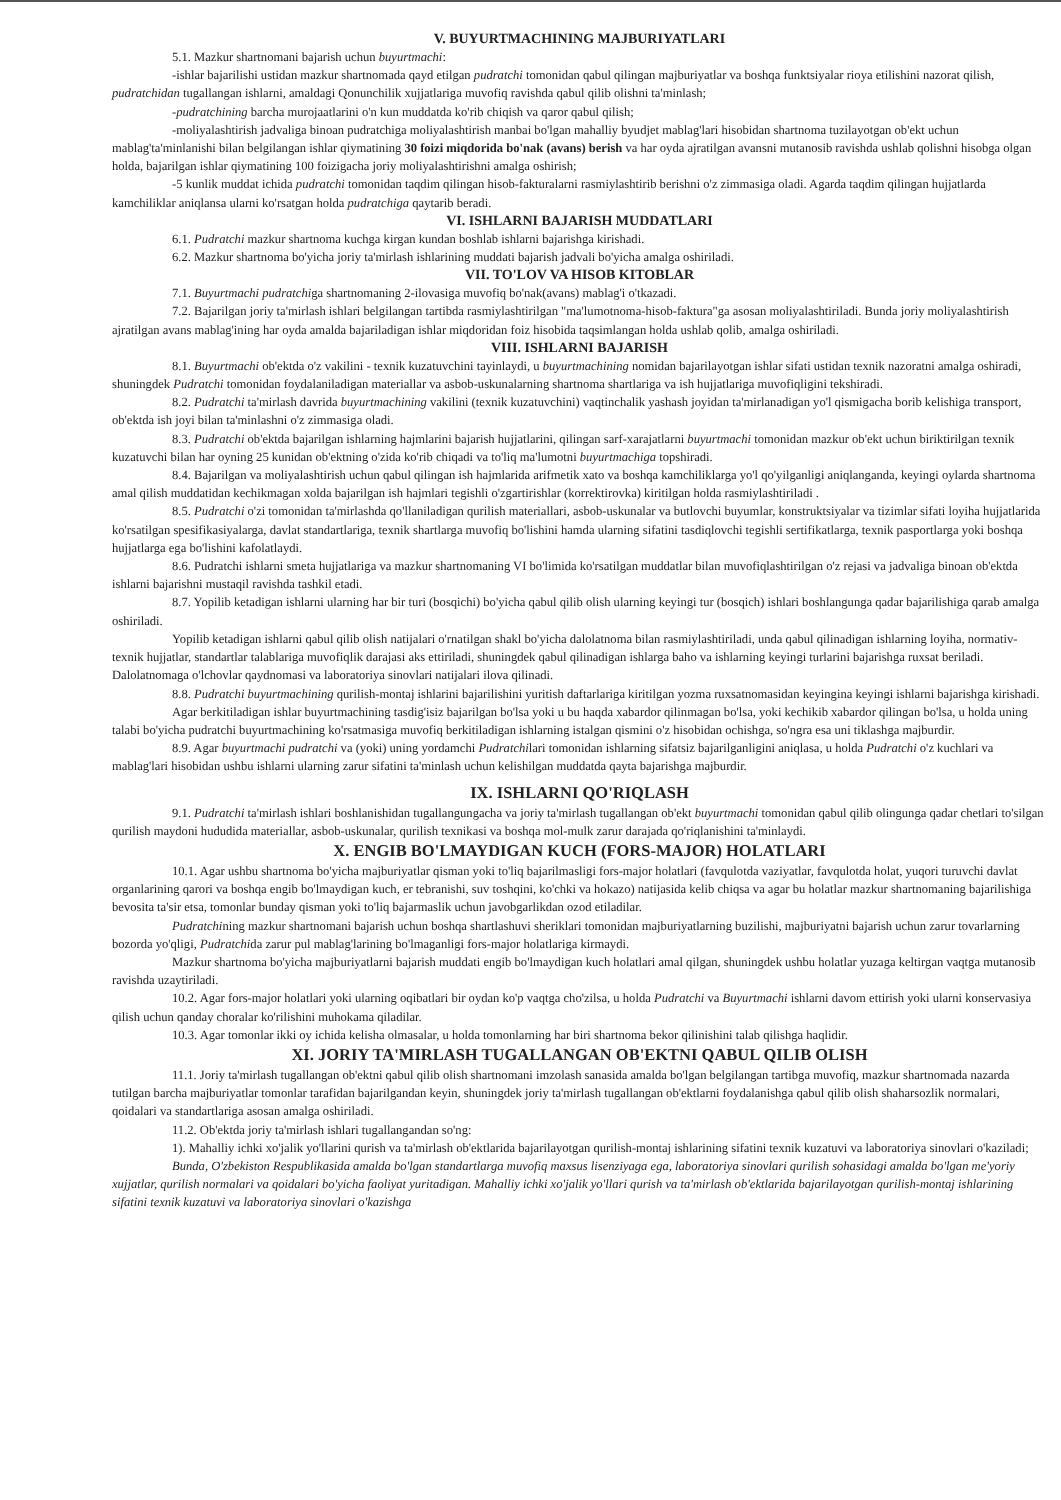V. BUYURTMACHINING MAJBURIYATLARI
5.1. Mazkur shartnomani bajarish uchun buyurtmachi:
-ishlar bajarilishi ustidan mazkur shartnomada qayd etilgan pudratchi tomonidan qabul qilingan majburiyatlar va boshqa funktsiyalar rioya etilishini nazorat qilish, pudratchidan tugallangan ishlarni, amaldagi Qonunchilik xujjatlariga muvofiq ravishda qabul qilib olishni ta'minlash;
-pudratchining barcha murojaatlarini o'n kun muddatda ko'rib chiqish va qaror qabul qilish;
-moliyalashtirish jadvaliga binoan pudratchiga moliyalashtirish manbai bo'lgan mahalliy byudjet mablag'lari hisobidan shartnoma tuzilayotgan ob'ekt uchun mablag'ta'minlanishi bilan belgilangan ishlar qiymatining 30 foizi miqdorida bo'nak (avans) berish va har oyda ajratilgan avansni mutanosib ravishda ushlab qolishni hisobga olgan holda, bajarilgan ishlar qiymatining 100 foizigacha joriy moliyalashtirishni amalga oshirish;
-5 kunlik muddat ichida pudratchi tomonidan taqdim qilingan hisob-fakturalarni rasmiylashtirib berishni o'z zimmasiga oladi. Agarda taqdim qilingan hujjatlarda kamchiliklar aniqlansa ularni ko'rsatgan holda pudratchiga qaytarib beradi.
VI. ISHLARNI BAJARISH MUDDATLARI
6.1. Pudratchi mazkur shartnoma kuchga kirgan kundan boshlab ishlarni bajarishga kirishadi.
6.2. Mazkur shartnoma bo'yicha joriy ta'mirlash ishlarining muddati bajarish jadvali bo'yicha amalga oshiriladi.
VII. TO'LOV VA HISOB KITOBLAR
7.1. Buyurtmachi pudratchiga shartnomaning 2-ilovasiga muvofiq bo'nak(avans) mablag'i o'tkazadi.
7.2. Bajarilgan joriy ta'mirlash ishlari belgilangan tartibda rasmiylashtirilgan "ma'lumotnoma-hisob-faktura"ga asosan moliyalashtiriladi. Bunda joriy moliyalashtirish ajratilgan avans mablag'ining har oyda amalda bajariladigan ishlar miqdoridan foiz hisobida taqsimlangan holda ushlab qolib, amalga oshiriladi.
VIII. ISHLARNI BAJARISH
8.1. Buyurtmachi ob'ektda o'z vakilini - texnik kuzatuvchini tayinlaydi, u buyurtmachining nomidan bajarilayotgan ishlar sifati ustidan texnik nazoratni amalga oshiradi, shuningdek Pudratchi tomonidan foydalaniladigan materiallar va asbob-uskunalarning shartnoma shartlariga va ish hujjatlariga muvofiqligini tekshiradi.
8.2. Pudratchi ta'mirlash davrida buyurtmachining vakilini (texnik kuzatuvchini) vaqtinchalik yashash joyidan ta'mirlanadigan yo'l qismigacha borib kelishiga transport, ob'ektda ish joyi bilan ta'minlashni o'z zimmasiga oladi.
8.3. Pudratchi ob'ektda bajarilgan ishlarning hajmlarini bajarish hujjatlarini, qilingan sarf-xarajatlarni buyurtmachi tomonidan mazkur ob'ekt uchun biriktirilgan texnik kuzatuvchi bilan har oyning 25 kunidan ob'ektning o'zida ko'rib chiqadi va to'liq ma'lumotni buyurtmachiga topshiradi.
8.4. Bajarilgan va moliyalashtirish uchun qabul qilingan ish hajmlarida arifmetik xato va boshqa kamchiliklarga yo'l qo'yilganligi aniqlanganda, keyingi oylarda shartnoma amal qilish muddatidan kechikmagan xolda bajarilgan ish hajmlari tegishli o'zgartirishlar (korrektirovka) kiritilgan holda rasmiylashtiriladi .
8.5. Pudratchi o'zi tomonidan ta'mirlashda qo'llaniladigan qurilish materiallari, asbob-uskunalar va butlovchi buyumlar, konstruktsiyalar va tizimlar sifati loyiha hujjatlarida ko'rsatilgan spesifikasiyalarga, davlat standartlariga, texnik shartlarga muvofiq bo'lishini hamda ularning sifatini tasdiqlovchi tegishli sertifikatlarga, texnik pasportlarga yoki boshqa hujjatlarga ega bo'lishini kafolatlaydi.
8.6. Pudratchi ishlarni smeta hujjatlariga va mazkur shartnomaning VI bo'limida ko'rsatilgan muddatlar bilan muvofiqlashtirilgan o'z rejasi va jadvaliga binoan ob'ektda ishlarni bajarishni mustaqil ravishda tashkil etadi.
8.7. Yopilib ketadigan ishlarni ularning har bir turi (bosqichi) bo'yicha qabul qilib olish ularning keyingi tur (bosqich) ishlari boshlangunga qadar bajarilishiga qarab amalga oshiriladi.
Yopilib ketadigan ishlarni qabul qilib olish natijalari o'rnatilgan shakl bo'yicha dalolatnoma bilan rasmiylashtiriladi, unda qabul qilinadigan ishlarning loyiha, normativ-texnik hujjatlar, standartlar talablariga muvofiqlik darajasi aks ettiriladi, shuningdek qabul qilinadigan ishlarga baho va ishlarning keyingi turlarini bajarishga ruxsat beriladi. Dalolatnomaga o'lchovlar qaydnomasi va laboratoriya sinovlari natijalari ilova qilinadi.
8.8. Pudratchi buyurtmachining qurilish-montaj ishlarini bajarilishini yuritish daftarlariga kiritilgan yozma ruxsatnomasidan keyingina keyingi ishlarni bajarishga kirishadi.
Agar berkitiladigan ishlar buyurtmachining tasdig'isiz bajarilgan bo'lsa yoki u bu haqda xabardor qilinmagan bo'lsa, yoki kechikib xabardor qilingan bo'lsa, u holda uning talabi bo'yicha pudratchi buyurtmachining ko'rsatmasiga muvofiq berkitiladigan ishlarning istalgan qismini o'z hisobidan ochishga, so'ngra esa uni tiklashga majburdir.
8.9. Agar buyurtmachi pudratchi va (yoki) uning yordamchi Pudratchilari tomonidan ishlarning sifatsiz bajarilganligini aniqlasa, u holda Pudratchi o'z kuchlari va mablag'lari hisobidan ushbu ishlarni ularning zarur sifatini ta'minlash uchun kelishilgan muddatda qayta bajarishga majburdir.
IX. ISHLARNI QO'RIQLASH
9.1. Pudratchi ta'mirlash ishlari boshlanishidan tugallangungacha va joriy ta'mirlash tugallangan ob'ekt buyurtmachi tomonidan qabul qilib olingunga qadar chetlari to'silgan qurilish maydoni hududida materiallar, asbob-uskunalar, qurilish texnikasi va boshqa mol-mulk zarur darajada qo'riqlanishini ta'minlaydi.
X. ENGIB BO'LMAYDIGAN KUCH (FORS-MAJOR) HOLATLARI
10.1. Agar ushbu shartnoma bo'yicha majburiyatlar qisman yoki to'liq bajarilmasligi fors-major holatlari (favqulotda vaziyatlar, favqulotda holat, yuqori turuvchi davlat organlarining qarori va boshqa engib bo'lmaydigan kuch, er tebranishi, suv toshqini, ko'chki va hokazo) natijasida kelib chiqsa va agar bu holatlar mazkur shartnomaning bajarilishiga bevosita ta'sir etsa, tomonlar bunday qisman yoki to'liq bajarmaslik uchun javobgarlikdan ozod etiladilar.
Pudratchining mazkur shartnomani bajarish uchun boshqa shartlashuvi sheriklari tomonidan majburiyatlarning buzilishi, majburiyatni bajarish uchun zarur tovarlarning bozorda yo'qligi, Pudratchida zarur pul mablag'larining bo'lmaganligi fors-major holatlariga kirmaydi.
Mazkur shartnoma bo'yicha majburiyatlarni bajarish muddati engib bo'lmaydigan kuch holatlari amal qilgan, shuningdek ushbu holatlar yuzaga keltirgan vaqtga mutanosib ravishda uzaytiriladi.
10.2. Agar fors-major holatlari yoki ularning oqibatlari bir oydan ko'p vaqtga cho'zilsa, u holda Pudratchi va Buyurtmachi ishlarni davom ettirish yoki ularni konservasiya qilish uchun qanday choralar ko'rilishini muhokama qiladilar.
10.3. Agar tomonlar ikki oy ichida kelisha olmasalar, u holda tomonlarning har biri shartnoma bekor qilinishini talab qilishga haqlidir.
XI. JORIY TA'MIRLASH TUGALLANGAN OB'EKTNI QABUL QILIB OLISH
11.1. Joriy ta'mirlash tugallangan ob'ektni qabul qilib olish shartnomani imzolash sanasida amalda bo'lgan belgilangan tartibga muvofiq, mazkur shartnomada nazarda tutilgan barcha majburiyatlar tomonlar tarafidan bajarilgandan keyin, shuningdek joriy ta'mirlash tugallangan ob'ektlarni foydalanishga qabul qilib olish shaharsozlik normalari, qoidalari va standartlariga asosan amalga oshiriladi.
11.2. Ob'ektda joriy ta'mirlash ishlari tugallangandan so'ng:
1). Mahalliy ichki xo'jalik yo'llarini qurish va ta'mirlash ob'ektlarida bajarilayotgan qurilish-montaj ishlarining sifatini texnik kuzatuvi va laboratoriya sinovlari o'kaziladi;
Bunda, O'zbekiston Respublikasida amalda bo'lgan standartlarga muvofiq maxsus lisenziyaga ega, laboratoriya sinovlari qurilish sohasidagi amalda bo'lgan me'yoriy xujjatlar, qurilish normalari va qoidalari bo'yicha faoliyat yuritadigan. Mahalliy ichki xo'jalik yo'llari qurish va ta'mirlash ob'ektlarida bajarilayotgan qurilish-montaj ishlarining sifatini texnik kuzatuvi va laboratoriya sinovlari o'kazishga